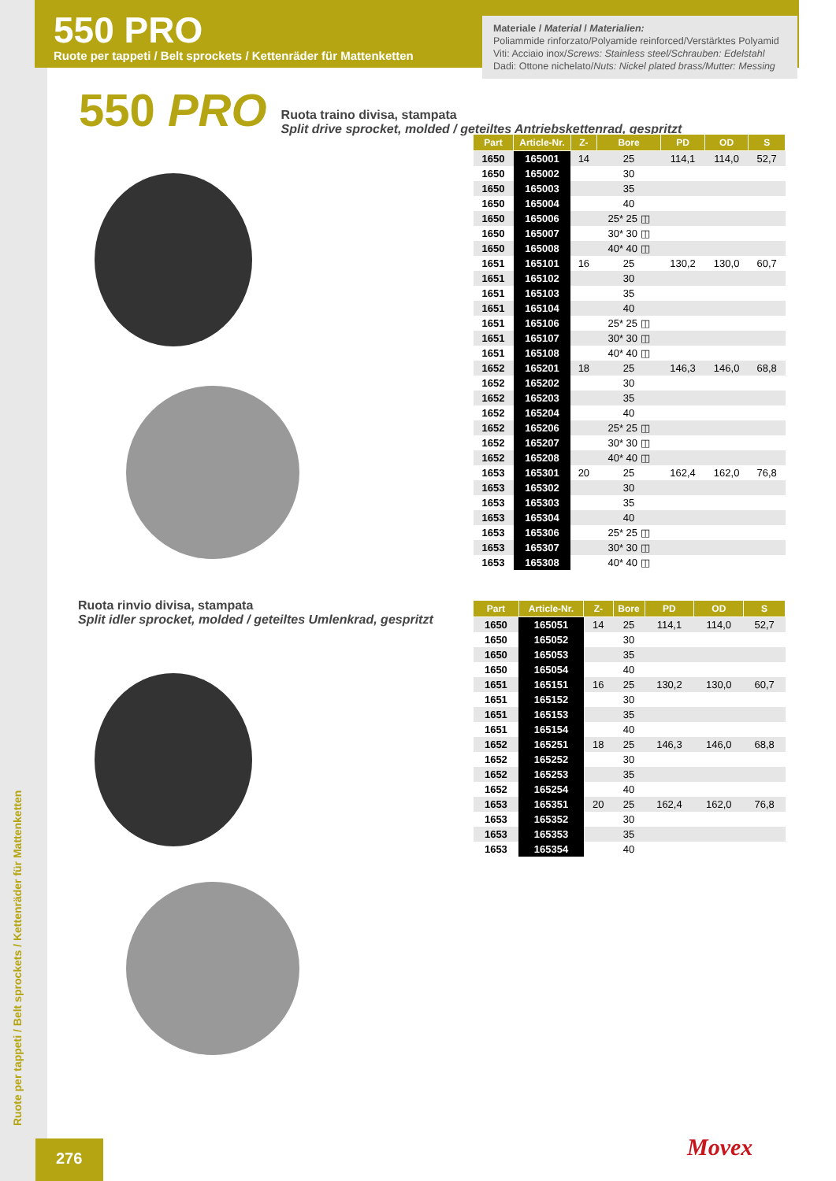550 PRO
Ruote per tappeti / Belt sprockets / Kettenräder für Mattenketten
Materiale / Material / Materialien:
Poliammide rinforzato/Polyamide reinforced/Verstärktes Polyamid
Viti: Acciaio inox/Screws: Stainless steel/Schrauben: Edelstahl
Dadi: Ottone nichelato/Nuts: Nickel plated brass/Mutter: Messing
550 PRO Ruota traino divisa, stampata
Split drive sprocket, molded / geteiltes Antriebskettenrad, gespritzt
| Part | Article-Nr. | Z- | Bore | PD | OD | S |
| --- | --- | --- | --- | --- | --- | --- |
| 1650 | 165001 | 14 | 25 | 114,1 | 114,0 | 52,7 |
| 1650 | 165002 | | 30 | | | |
| 1650 | 165003 | | 35 | | | |
| 1650 | 165004 | | 40 | | | |
| 1650 | 165006 | | 25* 25 ◫ | | | |
| 1650 | 165007 | | 30* 30 ◫ | | | |
| 1650 | 165008 | | 40* 40 ◫ | | | |
| 1651 | 165101 | 16 | 25 | 130,2 | 130,0 | 60,7 |
| 1651 | 165102 | | 30 | | | |
| 1651 | 165103 | | 35 | | | |
| 1651 | 165104 | | 40 | | | |
| 1651 | 165106 | | 25* 25 ◫ | | | |
| 1651 | 165107 | | 30* 30 ◫ | | | |
| 1651 | 165108 | | 40* 40 ◫ | | | |
| 1652 | 165201 | 18 | 25 | 146,3 | 146,0 | 68,8 |
| 1652 | 165202 | | 30 | | | |
| 1652 | 165203 | | 35 | | | |
| 1652 | 165204 | | 40 | | | |
| 1652 | 165206 | | 25* 25 ◫ | | | |
| 1652 | 165207 | | 30* 30 ◫ | | | |
| 1652 | 165208 | | 40* 40 ◫ | | | |
| 1653 | 165301 | 20 | 25 | 162,4 | 162,0 | 76,8 |
| 1653 | 165302 | | 30 | | | |
| 1653 | 165303 | | 35 | | | |
| 1653 | 165304 | | 40 | | | |
| 1653 | 165306 | | 25* 25 ◫ | | | |
| 1653 | 165307 | | 30* 30 ◫ | | | |
| 1653 | 165308 | | 40* 40 ◫ | | | |
Ruota rinvio divisa, stampata
Split idler sprocket, molded / geteiltes Umlenkrad, gespritzt
| Part | Article-Nr. | Z- | Bore | PD | OD | S |
| --- | --- | --- | --- | --- | --- | --- |
| 1650 | 165051 | 14 | 25 | 114,1 | 114,0 | 52,7 |
| 1650 | 165052 | | 30 | | | |
| 1650 | 165053 | | 35 | | | |
| 1650 | 165054 | | 40 | | | |
| 1651 | 165151 | 16 | 25 | 130,2 | 130,0 | 60,7 |
| 1651 | 165152 | | 30 | | | |
| 1651 | 165153 | | 35 | | | |
| 1651 | 165154 | | 40 | | | |
| 1652 | 165251 | 18 | 25 | 146,3 | 146,0 | 68,8 |
| 1652 | 165252 | | 30 | | | |
| 1652 | 165253 | | 35 | | | |
| 1652 | 165254 | | 40 | | | |
| 1653 | 165351 | 20 | 25 | 162,4 | 162,0 | 76,8 |
| 1653 | 165352 | | 30 | | | |
| 1653 | 165353 | | 35 | | | |
| 1653 | 165354 | | 40 | | | |
Ruote per tappeti / Belt sprockets / Kettenräder für Mattenketten
276 Movex